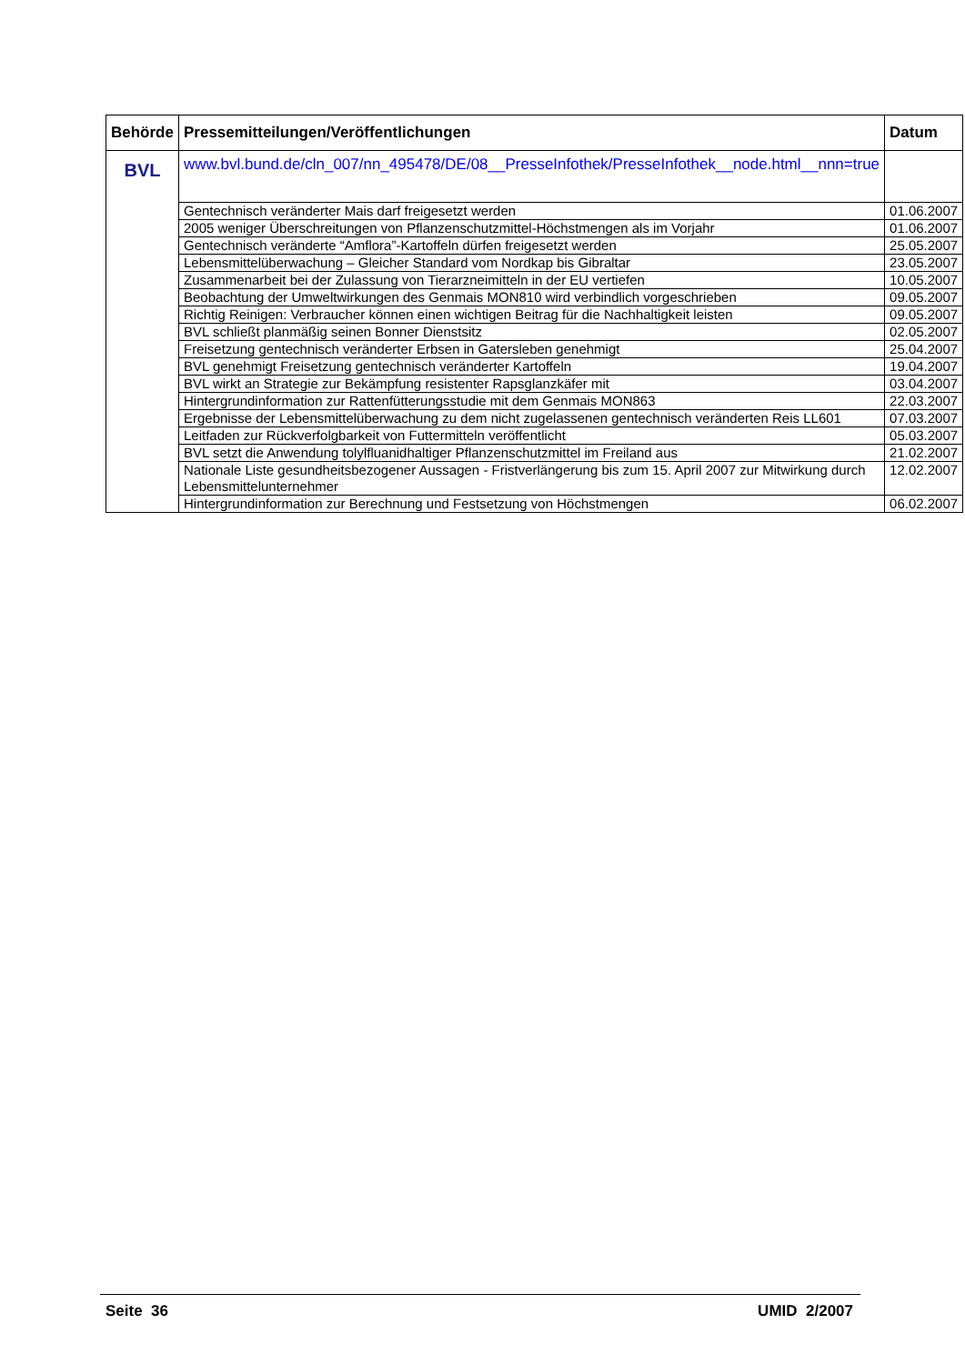| Behörde | Pressemitteilungen/Veröffentlichungen | Datum |
| --- | --- | --- |
| BVL | www.bvl.bund.de/cln_007/nn_495478/DE/08__PresseInfothek/PresseInfothek__node.html__nnn=true | |
| | Gentechnisch veränderter Mais darf freigesetzt werden | 01.06.2007 |
| | 2005 weniger Überschreitungen von Pflanzenschutzmittel-Höchstmengen als im Vorjahr | 01.06.2007 |
| | Gentechnisch veränderte “Amflora”-Kartoffeln dürfen freigesetzt werden | 25.05.2007 |
| | Lebensmittelüberwachung – Gleicher Standard vom Nordkap bis Gibraltar | 23.05.2007 |
| | Zusammenarbeit bei der Zulassung von Tierarzneimitteln in der EU vertiefen | 10.05.2007 |
| | Beobachtung der Umweltwirkungen des Genmais MON810 wird verbindlich vorgeschrieben | 09.05.2007 |
| | Richtig Reinigen: Verbraucher können einen wichtigen Beitrag für die Nachhaltigkeit leisten | 09.05.2007 |
| | BVL schließt planmäßig seinen Bonner Dienstsitz | 02.05.2007 |
| | Freisetzung gentechnisch veränderter Erbsen in Gatersleben genehmigt | 25.04.2007 |
| | BVL genehmigt Freisetzung gentechnisch veränderter Kartoffeln | 19.04.2007 |
| | BVL wirkt an Strategie zur Bekämpfung resistenter Rapsglanzkäfer mit | 03.04.2007 |
| | Hintergrundinformation zur Rattenfütterungsstudie mit dem Genmais MON863 | 22.03.2007 |
| | Ergebnisse der Lebensmittelüberwachung zu dem nicht zugelassenen gentechnisch veränderten Reis LL601 | 07.03.2007 |
| | Leitfaden zur Rückverfolgbarkeit von Futtermitteln veröffentlicht | 05.03.2007 |
| | BVL setzt die Anwendung tolylfluanidhaltiger Pflanzenschutzmittel im Freiland aus | 21.02.2007 |
| | Nationale Liste gesundheitsbezogener Aussagen - Fristverlängerung bis zum 15. April 2007 zur Mitwirkung durch Lebensmittelunternehmer | 12.02.2007 |
| | Hintergrundinformation zur Berechnung und Festsetzung von Höchstmengen | 06.02.2007 |
Seite 36 UMID 2/2007